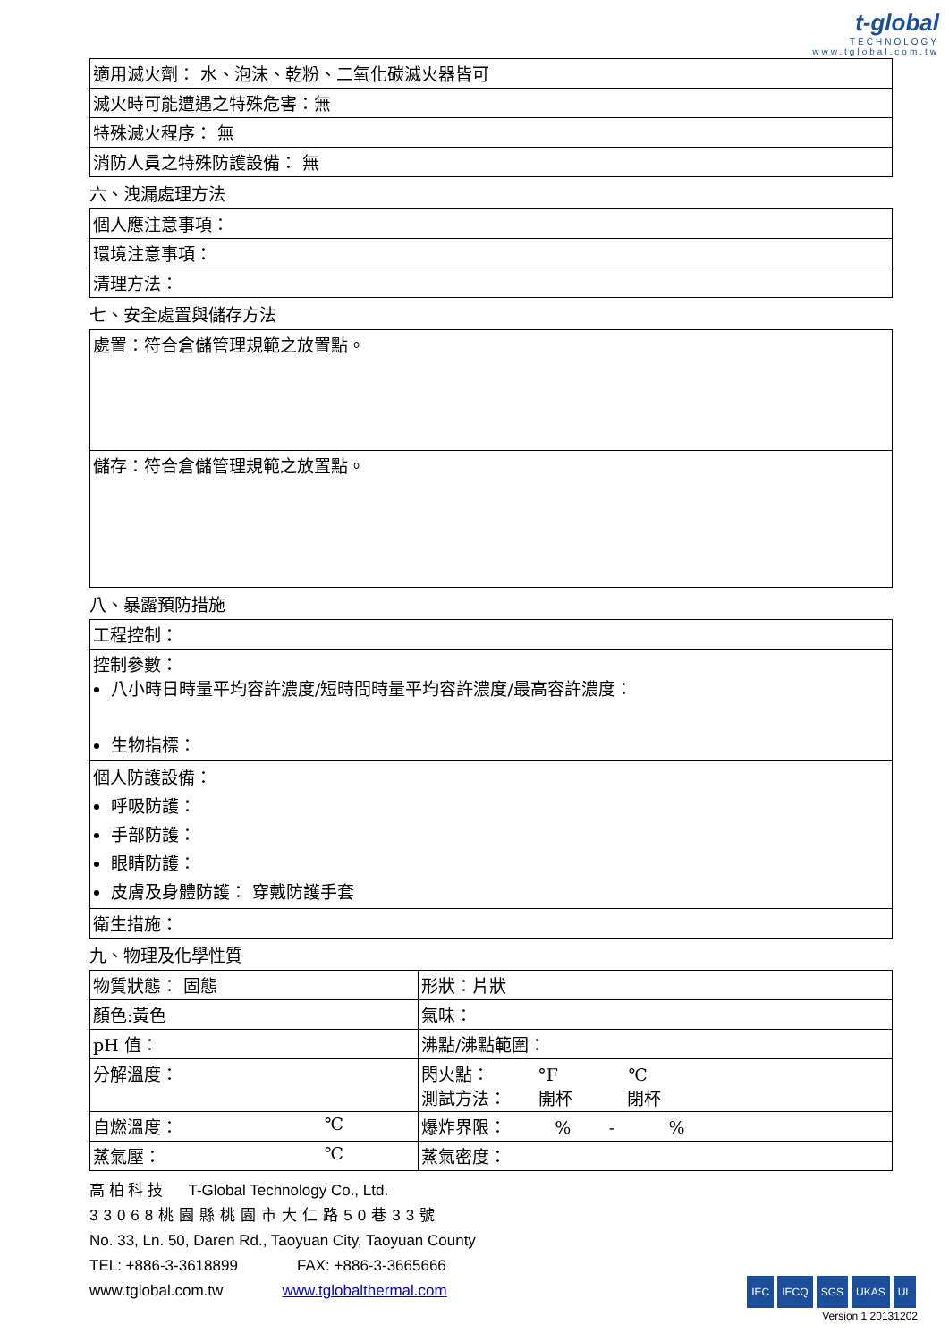t-global
TECHNOLOGY
www.tglobal.com.tw
| 適用滅火劑： 水、泡沫、乾粉、二氧化碳滅火器皆可 |
| 滅火時可能遭遇之特殊危害：無 |
| 特殊滅火程序： 無 |
| 消防人員之特殊防護設備： 無 |
六、洩漏處理方法
| 個人應注意事項： |
| 環境注意事項： |
| 清理方法： |
七、安全處置與儲存方法
| 處置：符合倉儲管理規範之放置點。 |
| 儲存：符合倉儲管理規範之放置點。 |
八、暴露預防措施
| 工程控制： |
| 控制參數： 八小時日時量平均容許濃度/短時間時量平均容許濃度/最高容許濃度： 生物指標： |
| 個人防護設備： 呼吸防護： 手部防護： 眼睛防護： 皮膚及身體防護： 穿戴防護手套 |
| 衛生措施： |
九、物理及化學性質
| 物質狀態： 固態 | 形狀：片狀 |
| 顏色:黃色 | 氣味： |
| pH 值： | 沸點/沸點範圍： |
| 分解溫度： | 閃火點： °F ℃ 測試方法： 開杯 閉杯 |
| 自燃溫度： ℃ | 爆炸界限： % - % |
| 蒸氣壓： ℃ | 蒸氣密度： |
高 柏 科 技 T-Global Technology Co., Ltd.
33068桃園縣桃園市大仁路50巷33號
No. 33, Ln. 50, Daren Rd., Taoyuan City, Taoyuan County
TEL: +886-3-3618899 FAX: +886-3-3665666
www.tglobal.com.tw www.tglobalthermal.com
IEC IECQ SGS UKAS UL
Version 1 20131202